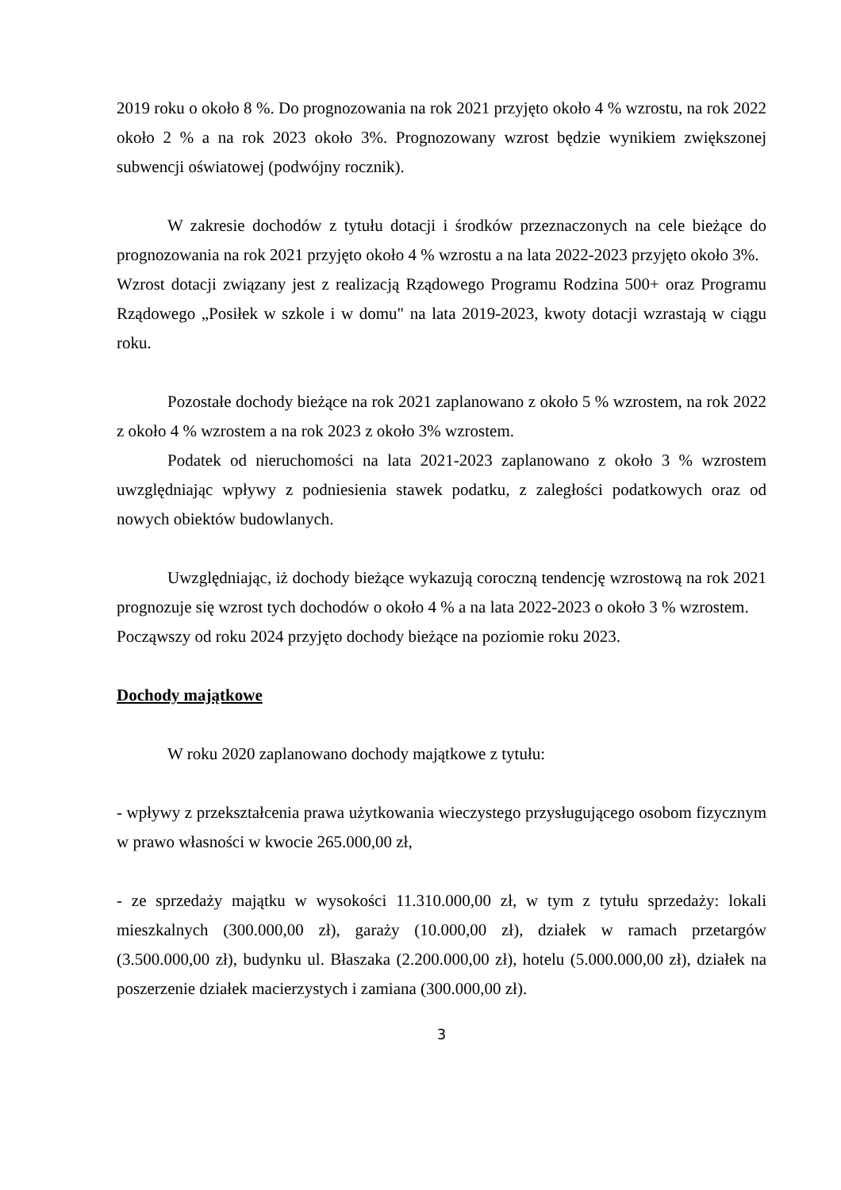2019 roku o około 8 %. Do prognozowania na rok 2021 przyjęto około 4 % wzrostu, na rok 2022 około 2 % a na rok 2023 około 3%. Prognozowany wzrost będzie wynikiem zwiększonej subwencji oświatowej (podwójny rocznik).
W zakresie dochodów z tytułu dotacji i środków przeznaczonych na cele bieżące do prognozowania na rok 2021 przyjęto około 4 % wzrostu a na lata 2022-2023 przyjęto około 3%.
Wzrost dotacji związany jest z realizacją Rządowego Programu Rodzina 500+ oraz Programu Rządowego „Posiłek w szkole i w domu" na lata 2019-2023, kwoty dotacji wzrastają w ciągu roku.
Pozostałe dochody bieżące na rok 2021 zaplanowano z około 5 % wzrostem, na rok 2022 z około 4 % wzrostem a na rok 2023 z około 3% wzrostem.
Podatek od nieruchomości na lata 2021-2023 zaplanowano z około 3 % wzrostem uwzględniając wpływy z podniesienia stawek podatku, z zaległości podatkowych oraz od nowych obiektów budowlanych.
Uwzględniając, iż dochody bieżące wykazują coroczną tendencję wzrostową na rok 2021 prognozuje się wzrost tych dochodów o około 4 % a na lata 2022-2023 o około 3 % wzrostem.
Począwszy od roku 2024 przyjęto dochody bieżące na poziomie roku 2023.
Dochody majątkowe
W roku 2020 zaplanowano dochody majątkowe z tytułu:
- wpływy z przekształcenia prawa użytkowania wieczystego przysługującego osobom fizycznym w prawo własności w kwocie 265.000,00 zł,
- ze sprzedaży majątku w wysokości 11.310.000,00 zł, w tym z tytułu sprzedaży: lokali mieszkalnych (300.000,00 zł), garaży (10.000,00 zł), działek w ramach przetargów (3.500.000,00 zł), budynku ul. Błaszaka (2.200.000,00 zł), hotelu (5.000.000,00 zł), działek na poszerzenie działek macierzystych i zamiana (300.000,00 zł).
3